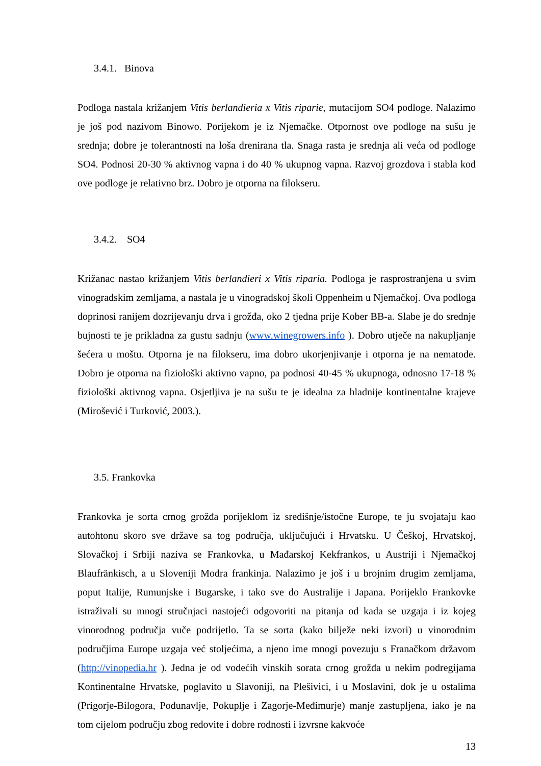3.4.1. Binova
Podloga nastala križanjem Vitis berlandieria x Vitis riparie, mutacijom SO4 podloge. Nalazimo je još pod nazivom Binowo. Porijekom je iz Njemačke. Otpornost ove podloge na sušu je srednja; dobre je tolerantnosti na loša drenirana tla. Snaga rasta je srednja ali veća od podloge SO4. Podnosi 20-30 % aktivnog vapna i do 40 % ukupnog vapna. Razvoj grozdova i stabla kod ove podloge je relativno brz. Dobro je otporna na filokseru.
3.4.2. SO4
Križanac nastao križanjem Vitis berlandieri x Vitis riparia. Podloga je rasprostranjena u svim vinogradskim zemljama, a nastala je u vinogradskoj školi Oppenheim u Njemačkoj. Ova podloga doprinosi ranijem dozrijevanju drva i grožđa, oko 2 tjedna prije Kober BB-a. Slabe je do srednje bujnosti te je prikladna za gustu sadnju (www.winegrowers.info ). Dobro utječe na nakupljanje šećera u moštu. Otporna je na filokseru, ima dobro ukorjenjivanje i otporna je na nematode. Dobro je otporna na fiziološki aktivno vapno, pa podnosi 40-45 % ukupnoga, odnosno 17-18 % fiziološki aktivnog vapna. Osjetljiva je na sušu te je idealna za hladnije kontinentalne krajeve (Mirošević i Turković, 2003.).
3.5. Frankovka
Frankovka je sorta crnog grožđa porijeklom iz središnje/istočne Europe, te ju svojataju kao autohtonu skoro sve države sa tog područja, uključujući i Hrvatsku. U Češkoj, Hrvatskoj, Slovačkoj i Srbiji naziva se Frankovka, u Mađarskoj Kekfrankos, u Austriji i Njemačkoj Blaufränkisch, a u Sloveniji Modra frankinja. Nalazimo je još i u brojnim drugim zemljama, poput Italije, Rumunjske i Bugarske, i tako sve do Australije i Japana. Porijeklo Frankovke istraživali su mnogi stručnjaci nastojeći odgovoriti na pitanja od kada se uzgaja i iz kojeg vinorodnog područja vuče podrijetlo. Ta se sorta (kako bilježe neki izvori) u vinorodnim područjima Europe uzgaja već stoljećima, a njeno ime mnogi povezuju s Franačkom državom (http://vinopedia.hr ). Jedna je od vodećih vinskih sorata crnog grožđa u nekim podregijama Kontinentalne Hrvatske, poglavito u Slavoniji, na Plešivici, i u Moslavini, dok je u ostalima (Prigorje-Bilogora, Podunavlje, Pokuplje i Zagorje-Međimurje) manje zastupljena, iako je na tom cijelom području zbog redovite i dobre rodnosti i izvrsne kakvoće
13